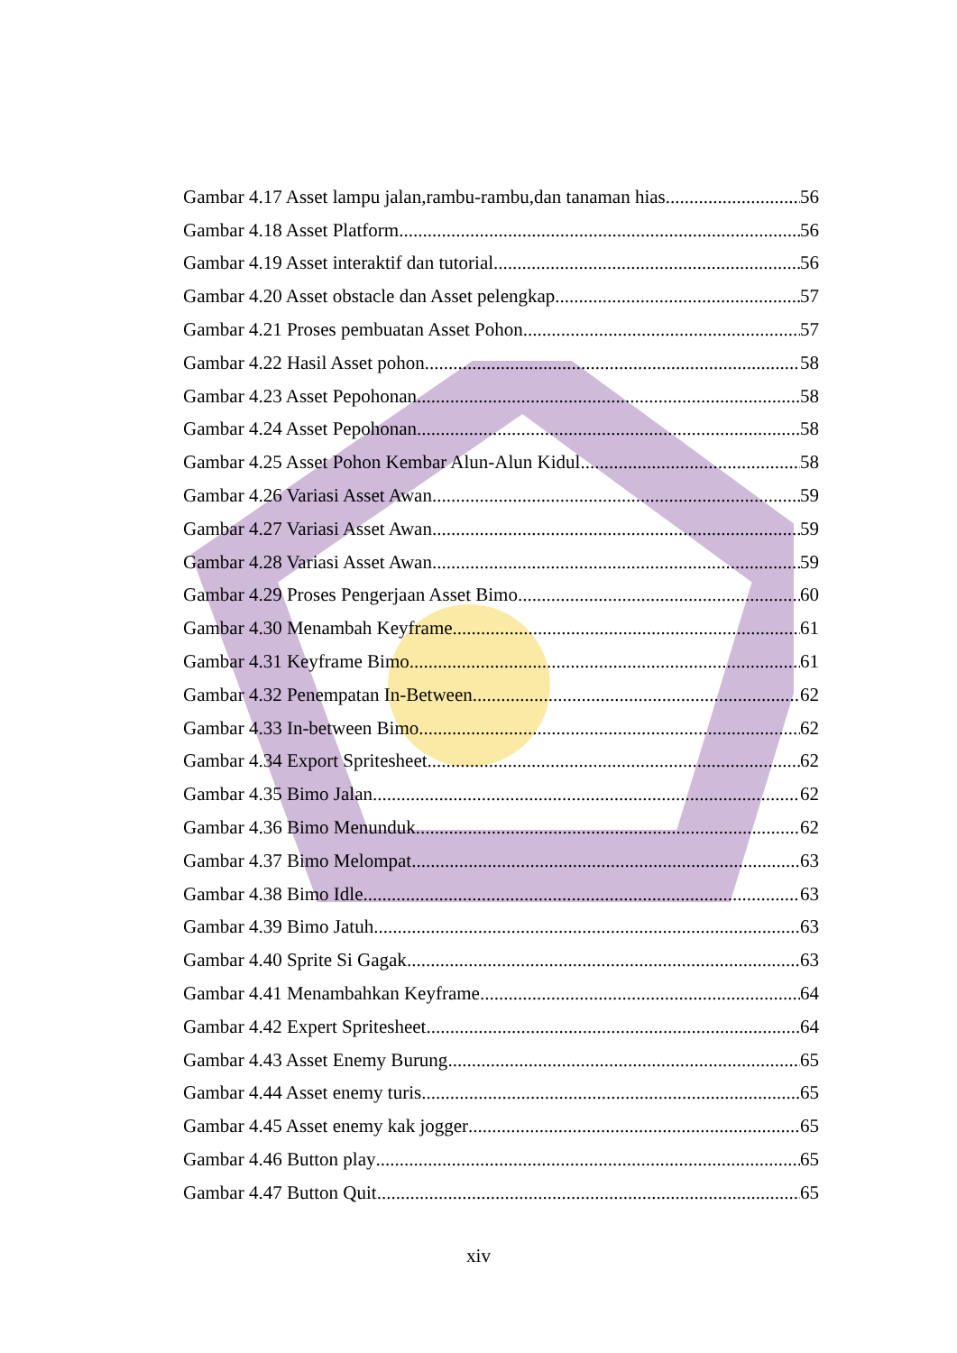Gambar 4.17 Asset lampu jalan,rambu-rambu,dan tanaman hias 56
Gambar 4.18 Asset Platform 56
Gambar 4.19 Asset interaktif dan tutorial 56
Gambar 4.20 Asset obstacle dan Asset pelengkap 57
Gambar 4.21 Proses pembuatan Asset Pohon 57
Gambar 4.22 Hasil Asset pohon 58
Gambar 4.23 Asset Pepohonan 58
Gambar 4.24 Asset Pepohonan 58
Gambar 4.25 Asset Pohon Kembar Alun-Alun Kidul 58
Gambar 4.26 Variasi Asset Awan 59
Gambar 4.27 Variasi Asset Awan 59
Gambar 4.28 Variasi Asset Awan 59
Gambar 4.29 Proses Pengerjaan Asset Bimo 60
Gambar 4.30 Menambah Keyframe 61
Gambar 4.31 Keyframe Bimo 61
Gambar 4.32 Penempatan In-Between 62
Gambar 4.33 In-between Bimo 62
Gambar 4.34 Export Spritesheet 62
Gambar 4.35 Bimo Jalan 62
Gambar 4.36 Bimo Menunduk 62
Gambar 4.37 Bimo Melompat 63
Gambar 4.38 Bimo Idle 63
Gambar 4.39 Bimo Jatuh 63
Gambar 4.40 Sprite Si Gagak 63
Gambar 4.41 Menambahkan Keyframe 64
Gambar 4.42 Expert Spritesheet 64
Gambar 4.43 Asset Enemy Burung 65
Gambar 4.44 Asset enemy turis 65
Gambar 4.45 Asset enemy kak jogger 65
Gambar 4.46 Button play 65
Gambar 4.47 Button Quit 65
xiv